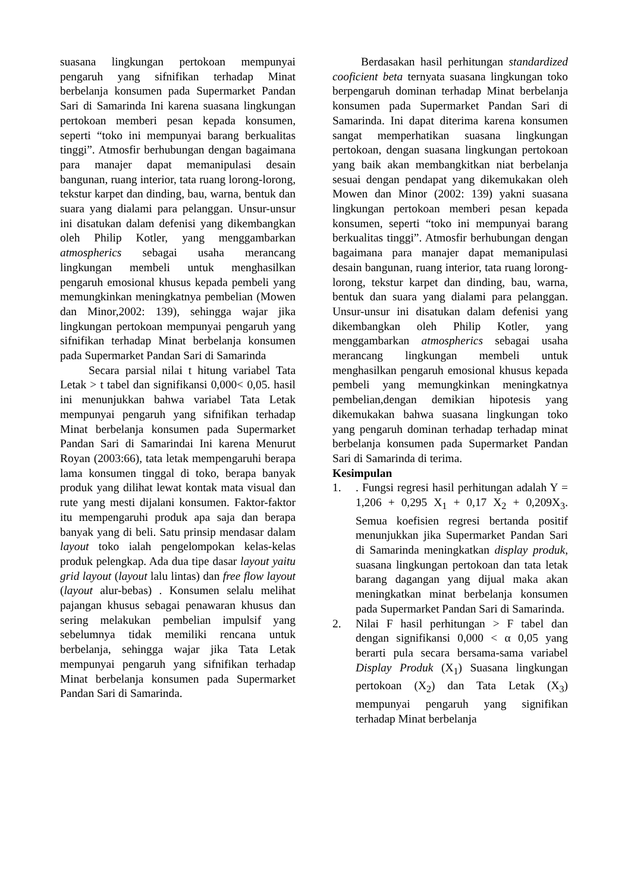suasana lingkungan pertokoan mempunyai pengaruh yang sifnifikan terhadap Minat berbelanja konsumen pada Supermarket Pandan Sari di Samarinda Ini karena suasana lingkungan pertokoan memberi pesan kepada konsumen, seperti “toko ini mempunyai barang berkualitas tinggi”. Atmosfir berhubungan dengan bagaimana para manajer dapat memanipulasi desain bangunan, ruang interior, tata ruang lorong-lorong, tekstur karpet dan dinding, bau, warna, bentuk dan suara yang dialami para pelanggan. Unsur-unsur ini disatukan dalam defenisi yang dikembangkan oleh Philip Kotler, yang menggambarkan atmospherics sebagai usaha merancang lingkungan membeli untuk menghasilkan pengaruh emosional khusus kepada pembeli yang memungkinkan meningkatnya pembelian (Mowen dan Minor,2002: 139), sehingga wajar jika lingkungan pertokoan mempunyai pengaruh yang sifnifikan terhadap Minat berbelanja konsumen pada Supermarket Pandan Sari di Samarinda
Secara parsial nilai t hitung variabel Tata Letak > t tabel dan signifikansi 0,000< 0,05. hasil ini menunjukkan bahwa variabel Tata Letak mempunyai pengaruh yang sifnifikan terhadap Minat berbelanja konsumen pada Supermarket Pandan Sari di Samarindai Ini karena Menurut Royan (2003:66), tata letak mempengaruhi berapa lama konsumen tinggal di toko, berapa banyak produk yang dilihat lewat kontak mata visual dan rute yang mesti dijalani konsumen. Faktor-faktor itu mempengaruhi produk apa saja dan berapa banyak yang di beli. Satu prinsip mendasar dalam layout toko ialah pengelompokan kelas-kelas produk pelengkap. Ada dua tipe dasar layout yaitu grid layout (layout lalu lintas) dan free flow layout (layout alur-bebas) . Konsumen selalu melihat pajangan khusus sebagai penawaran khusus dan sering melakukan pembelian impulsif yang sebelumnya tidak memiliki rencana untuk berbelanja, sehingga wajar jika Tata Letak mempunyai pengaruh yang sifnifikan terhadap Minat berbelanja konsumen pada Supermarket Pandan Sari di Samarinda.
Berdasakan hasil perhitungan standardized cooficient beta ternyata suasana lingkungan toko berpengaruh dominan terhadap Minat berbelanja konsumen pada Supermarket Pandan Sari di Samarinda. Ini dapat diterima karena konsumen sangat memperhatikan suasana lingkungan pertokoan, dengan suasana lingkungan pertokoan yang baik akan membangkitkan niat berbelanja sesuai dengan pendapat yang dikemukakan oleh Mowen dan Minor (2002: 139) yakni suasana lingkungan pertokoan memberi pesan kepada konsumen, seperti “toko ini mempunyai barang berkualitas tinggi”. Atmosfir berhubungan dengan bagaimana para manajer dapat memanipulasi desain bangunan, ruang interior, tata ruang lorong-lorong, tekstur karpet dan dinding, bau, warna, bentuk dan suara yang dialami para pelanggan. Unsur-unsur ini disatukan dalam defenisi yang dikembangkan oleh Philip Kotler, yang menggambarkan atmospherics sebagai usaha merancang lingkungan membeli untuk menghasilkan pengaruh emosional khusus kepada pembeli yang memungkinkan meningkatnya pembelian,dengan demikian hipotesis yang dikemukakan bahwa suasana lingkungan toko yang pengaruh dominan terhadap terhadap minat berbelanja konsumen pada Supermarket Pandan Sari di Samarinda di terima.
Kesimpulan
1.. Fungsi regresi hasil perhitungan adalah Y = 1,206 + 0,295 X<sub>1</sub> + 0,17 X<sub>2</sub> + 0,209X<sub>3</sub>. Semua koefisien regresi bertanda positif menunjukkan jika Supermarket Pandan Sari di Samarinda meningkatkan display produk, suasana lingkungan pertokoan dan tata letak barang dagangan yang dijual maka akan meningkatkan minat berbelanja konsumen pada Supermarket Pandan Sari di Samarinda.
2. Nilai F hasil perhitungan > F tabel dan dengan signifikansi 0,000 < α 0,05 yang berarti pula secara bersama-sama variabel Display Produk (X<sub>1</sub>) Suasana lingkungan pertokoan (X<sub>2</sub>) dan Tata Letak (X<sub>3</sub>) mempunyai pengaruh yang signifikan terhadap Minat berbelanja